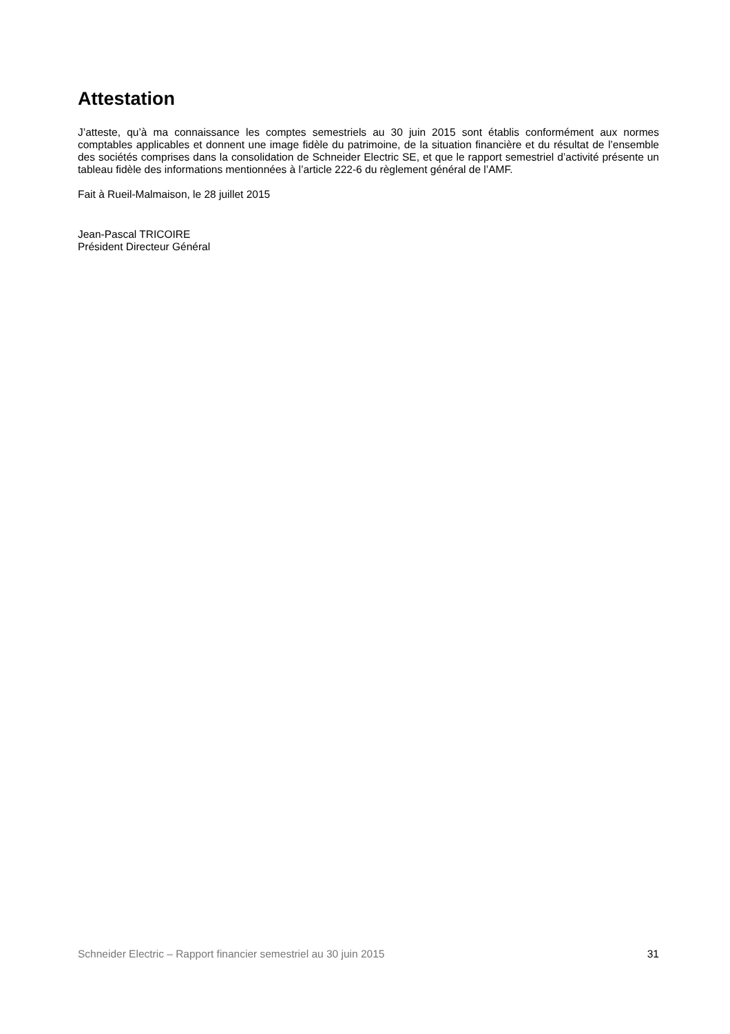Attestation
J’atteste, qu’à ma connaissance les comptes semestriels au 30 juin 2015 sont établis conformément aux normes comptables applicables et donnent une image fidèle du patrimoine, de la situation financière et du résultat de l’ensemble des sociétés comprises dans la consolidation de Schneider Electric SE, et que le rapport semestriel d’activité présente un tableau fidèle des informations mentionnées à l’article 222-6 du règlement général de l’AMF.
Fait à Rueil-Malmaison, le 28 juillet 2015
Jean-Pascal TRICOIRE
Président Directeur Général
Schneider Electric – Rapport financier semestriel au 30 juin 2015 31